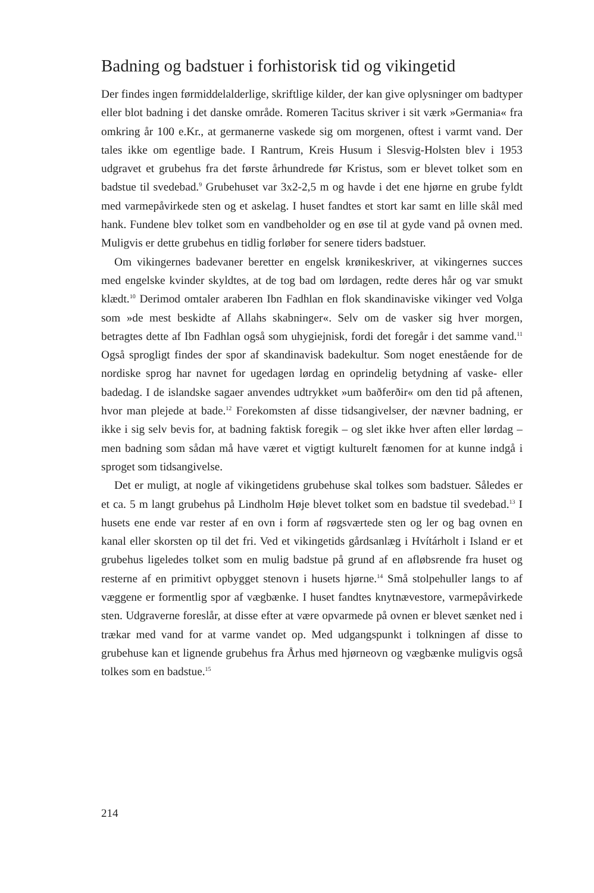Badning og badstuer i forhistorisk tid og vikingetid
Der findes ingen førmiddelalderlige, skriftlige kilder, der kan give oplysninger om badtyper eller blot badning i det danske område. Romeren Tacitus skriver i sit værk »Germania« fra omkring år 100 e.Kr., at germanerne vaskede sig om morgenen, oftest i varmt vand. Der tales ikke om egentlige bade. I Rantrum, Kreis Husum i Slesvig-Holsten blev i 1953 udgravet et grubehus fra det første århundrede før Kristus, som er blevet tolket som en badstue til svedebad.<sup>9</sup> Grubehuset var 3x2-2,5 m og havde i det ene hjørne en grube fyldt med varmepåvirkede sten og et askelag. I huset fandtes et stort kar samt en lille skål med hank. Fundene blev tolket som en vandbeholder og en øse til at gyde vand på ovnen med. Muligvis er dette grubehus en tidlig forløber for senere tiders badstuer.
Om vikingernes badevaner beretter en engelsk krønikeskriver, at vikingernes succes med engelske kvinder skyldtes, at de tog bad om lørdagen, redte deres hår og var smukt klædt.<sup>10</sup> Derimod omtaler araberen Ibn Fadhlan en flok skandinaviske vikinger ved Volga som »de mest beskidte af Allahs skabninger«. Selv om de vasker sig hver morgen, betragtes dette af Ibn Fadhlan også som uhygiejnisk, fordi det foregår i det samme vand.<sup>11</sup> Også sprogligt findes der spor af skandinavisk badekultur. Som noget enestående for de nordiske sprog har navnet for ugedagen lørdag en oprindelig betydning af vaske- eller badedag. I de islandske sagaer anvendes udtrykket »um baðferðir« om den tid på aftenen, hvor man plejede at bade.<sup>12</sup> Forekomsten af disse tidsangivelser, der nævner badning, er ikke i sig selv bevis for, at badning faktisk foregik – og slet ikke hver aften eller lørdag – men badning som sådan må have været et vigtigt kulturelt fænomen for at kunne indgå i sproget som tidsangivelse.
Det er muligt, at nogle af vikingetidens grubehuse skal tolkes som badstuer. Således er et ca. 5 m langt grubehus på Lindholm Høje blevet tolket som en badstue til svedebad.<sup>13</sup> I husets ene ende var rester af en ovn i form af røgsværtede sten og ler og bag ovnen en kanal eller skorsten op til det fri. Ved et vikingetids gårdsanlæg i Hvítárholt i Island er et grubehus ligeledes tolket som en mulig badstue på grund af en afløbsrende fra huset og resterne af en primitivt opbygget stenovn i husets hjørne.<sup>14</sup> Små stolpehuller langs to af væggene er formentlig spor af vægbænke. I huset fandtes knytnævestore, varmepåvirkede sten. Udgraverne foreslår, at disse efter at være opvarmede på ovnen er blevet sænket ned i trækar med vand for at varme vandet op. Med udgangspunkt i tolkningen af disse to grubehuse kan et lignende grubehus fra Århus med hjørneovn og vægbænke muligvis også tolkes som en badstue.<sup>15</sup>
214